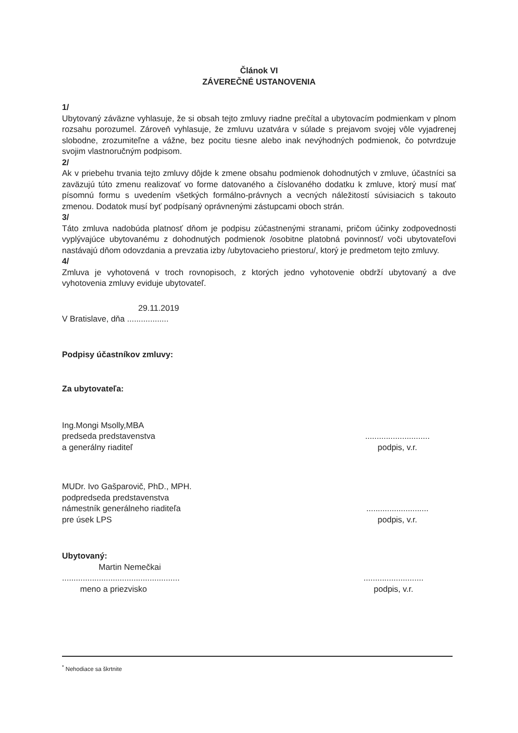Článok VI
ZÁVEREČNÉ USTANOVENIA
1/
Ubytovaný záväzne vyhlasuje, že si obsah tejto zmluvy riadne prečítal a ubytovacím podmienkam v plnom rozsahu porozumel. Zároveň vyhlasuje, že zmluvu uzatvára v súlade s prejavom svojej vôle vyjadrenej slobodne, zrozumiteľne a vážne, bez pocitu tiesne alebo inak nevýhodných podmienok, čo potvrdzuje svojim vlastnoručným podpisom.
2/
Ak v priebehu trvania tejto zmluvy dôjde k zmene obsahu podmienok dohodnutých v zmluve, účastníci sa zaväzujú túto zmenu realizovať vo forme datovaného a číslovaného dodatku k zmluve, ktorý musí mať písomnú formu s uvedením všetkých formálno-právnych a vecných náležitostí súvisiacich s takouto zmenou. Dodatok musí byť podpísaný oprávnenými zástupcami oboch strán.
3/
Táto zmluva nadobúda platnosť dňom je podpisu zúčastnenými stranami, pričom účinky zodpovednosti vyplývajúce ubytovanému z dohodnutých podmienok /osobitne platobná povinnosť/ voči ubytovateľovi nastávajú dňom odovzdania a prevzatia izby /ubytovacieho priestoru/, ktorý je predmetom tejto zmluvy.
4/
Zmluva je vyhotovená v troch rovnopisoch, z ktorých jedno vyhotovenie obdrží ubytovaný a dve vyhotovenia zmluvy eviduje ubytovateľ.
29.11.2019
V Bratislave, dňa ..................
Podpisy účastníkov zmluvy:
Za ubytovateľa:
Ing.Mongi Msolly,MBA
predseda predstavenstva
a generálny riaditeľ
............................
podpis, v.r.
MUDr. Ivo Gašparovič, PhD., MPH.
podpredseda predstavenstva
námestník generálneho riaditeľa
pre úsek LPS
...........................
podpis, v.r.
Ubytovaný:
Martin Nemečkai
...................................................
meno a priezvisko
..........................
podpis, v.r.
<sup>*</sup> Nehodiace sa škrtnite